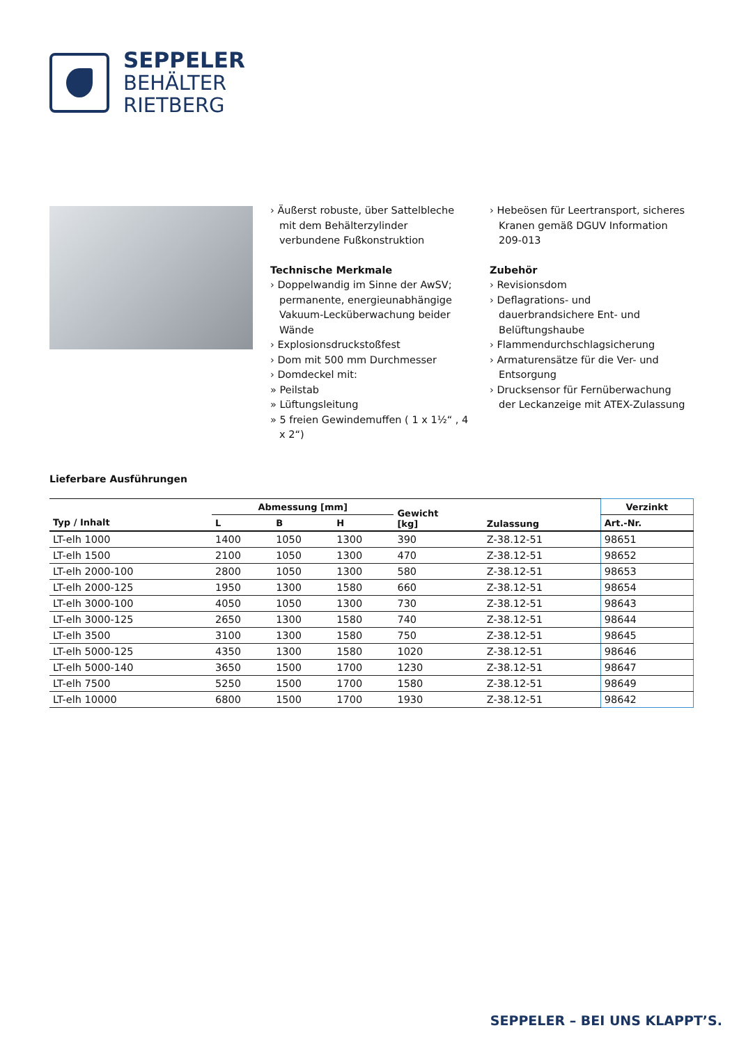SEPPELER
BEHÄLTER
RIETBERG
› Äußerst robuste, über Sattelbleche mit dem Behälterzylinder verbundene Fußkonstruktion
Technische Merkmale
› Doppelwandig im Sinne der AwSV; permanente, energieunabhängige Vakuum-Lecküberwachung beider Wände
› Explosionsdruckstoßfest
› Dom mit 500 mm Durchmesser
› Domdeckel mit:
» Peilstab
» Lüftungsleitung
» 5 freien Gewindemuffen ( 1 x 1½“ , 4 x 2“)
› Hebeösen für Leertransport, sicheres Kranen gemäß DGUV Information 209-013
Zubehör
› Revisionsdom
› Deflagrations- und dauerbrandsichere Ent- und Belüftungshaube
› Flammendurchschlagsicherung
› Armaturensätze für die Ver- und Entsorgung
› Drucksensor für Fernüberwachung der Leckanzeige mit ATEX-Zulassung
Lieferbare Ausführungen
| | Abmessung [mm] | | | Gewicht [kg] | Zulassung | Verzinkt |
| --- | --- | --- | --- | --- | --- | --- |
| Typ / Inhalt | L | B | H | | | Art.-Nr. |
| LT-elh 1000 | 1400 | 1050 | 1300 | 390 | Z-38.12-51 | 98651 |
| LT-elh 1500 | 2100 | 1050 | 1300 | 470 | Z-38.12-51 | 98652 |
| LT-elh 2000-100 | 2800 | 1050 | 1300 | 580 | Z-38.12-51 | 98653 |
| LT-elh 2000-125 | 1950 | 1300 | 1580 | 660 | Z-38.12-51 | 98654 |
| LT-elh 3000-100 | 4050 | 1050 | 1300 | 730 | Z-38.12-51 | 98643 |
| LT-elh 3000-125 | 2650 | 1300 | 1580 | 740 | Z-38.12-51 | 98644 |
| LT-elh 3500 | 3100 | 1300 | 1580 | 750 | Z-38.12-51 | 98645 |
| LT-elh 5000-125 | 4350 | 1300 | 1580 | 1020 | Z-38.12-51 | 98646 |
| LT-elh 5000-140 | 3650 | 1500 | 1700 | 1230 | Z-38.12-51 | 98647 |
| LT-elh 7500 | 5250 | 1500 | 1700 | 1580 | Z-38.12-51 | 98649 |
| LT-elh 10000 | 6800 | 1500 | 1700 | 1930 | Z-38.12-51 | 98642 |
SEPPELER – BEI UNS KLAPPT’S.